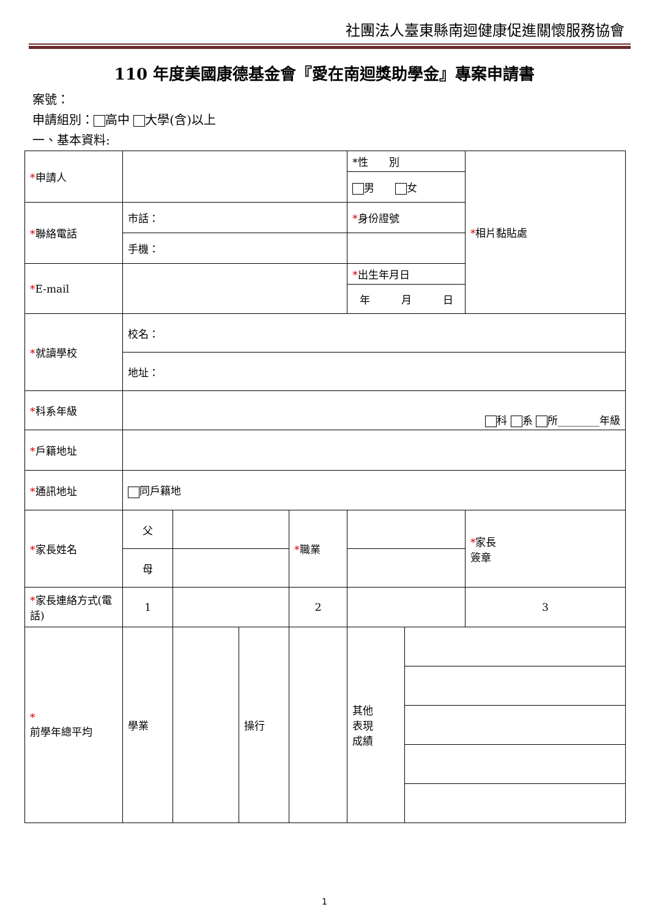社團法人臺東縣南迴健康促進關懷服務協會
110 年度美國康德基金會『愛在南迴獎助學金』專案申請書
案號：
申請組別： 高中 大學(含)以上
一、基本資料:
| * 申請人 | | | | | *性 別 | | * 相片黏貼處 |
| | | | | | 男 女 | | |
| * 聯絡電話 | 市話： | | | | * 身份證號 | | |
| | 手機： | | | | | | |
| * E-mail | | | | | * 出生年月日 | | |
| | | | | | 年 月 日 | | |
| * 就讀學校 | 校名： | | | | | | |
| | 地址： | | | | | | |
| * 科系年級 | 科 系 所________年級 | | | | | | |
| * 戶籍地址 | | | | | | | |
| * 通訊地址 | 同戶籍地 | | | | | | |
| * 家長姓名 | 父 | | | * 職業 | | | * 家長 簽章 |
| | 母 | | | | | | |
| * 家長連絡方式(電話) | 1 | | | 2 | | | 3 |
| * 前學年總平均 | 學業 | | 操行 | | 其他 表現 成績 | | |
1